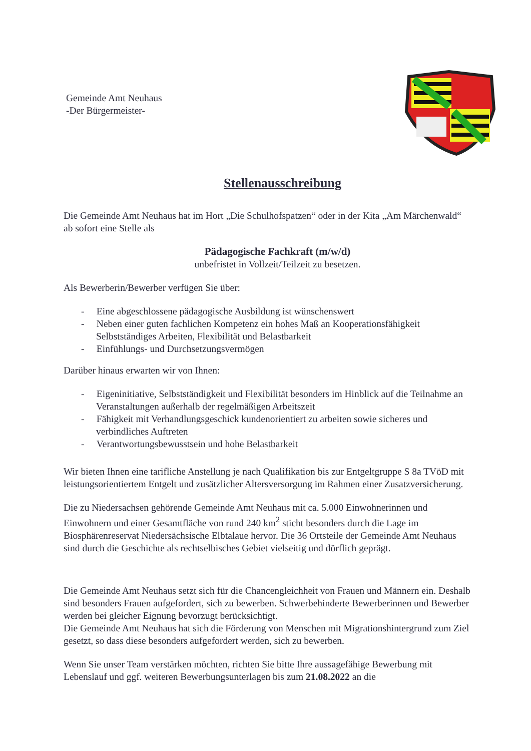Gemeinde Amt Neuhaus
-Der Bürgermeister-
Stellenausschreibung
Die Gemeinde Amt Neuhaus hat im Hort „Die Schulhofspatzen“ oder in der Kita „Am Märchenwald“ ab sofort eine Stelle als
Pädagogische Fachkraft (m/w/d)
unbefristet in Vollzeit/Teilzeit zu besetzen.
Als Bewerberin/Bewerber verfügen Sie über:
- Eine abgeschlossene pädagogische Ausbildung ist wünschenswert
- Neben einer guten fachlichen Kompetenz ein hohes Maß an Kooperationsfähigkeit Selbstständiges Arbeiten, Flexibilität und Belastbarkeit
- Einfühlungs- und Durchsetzungsvermögen
Darüber hinaus erwarten wir von Ihnen:
- Eigeninitiative, Selbstständigkeit und Flexibilität besonders im Hinblick auf die Teilnahme an Veranstaltungen außerhalb der regelmäßigen Arbeitszeit
- Fähigkeit mit Verhandlungsgeschick kundenorientiert zu arbeiten sowie sicheres und verbindliches Auftreten
- Verantwortungsbewusstsein und hohe Belastbarkeit
Wir bieten Ihnen eine tarifliche Anstellung je nach Qualifikation bis zur Entgeltgruppe S 8a TVöD mit leistungsorientiertem Entgelt und zusätzlicher Altersversorgung im Rahmen einer Zusatzversicherung.
Die zu Niedersachsen gehörende Gemeinde Amt Neuhaus mit ca. 5.000 Einwohnerinnen und Einwohnern und einer Gesamtfläche von rund 240 km<sup>2</sup> sticht besonders durch die Lage im Biosphärenreservat Niedersächsische Elbtalaue hervor. Die 36 Ortsteile der Gemeinde Amt Neuhaus sind durch die Geschichte als rechtselbisches Gebiet vielseitig und dörflich geprägt.
Die Gemeinde Amt Neuhaus setzt sich für die Chancengleichheit von Frauen und Männern ein. Deshalb sind besonders Frauen aufgefordert, sich zu bewerben. Schwerbehinderte Bewerberinnen und Bewerber werden bei gleicher Eignung bevorzugt berücksichtigt.
Die Gemeinde Amt Neuhaus hat sich die Förderung von Menschen mit Migrationshintergrund zum Ziel gesetzt, so dass diese besonders aufgefordert werden, sich zu bewerben.
Wenn Sie unser Team verstärken möchten, richten Sie bitte Ihre aussagefähige Bewerbung mit Lebenslauf und ggf. weiteren Bewerbungsunterlagen bis zum 21.08.2022 an die